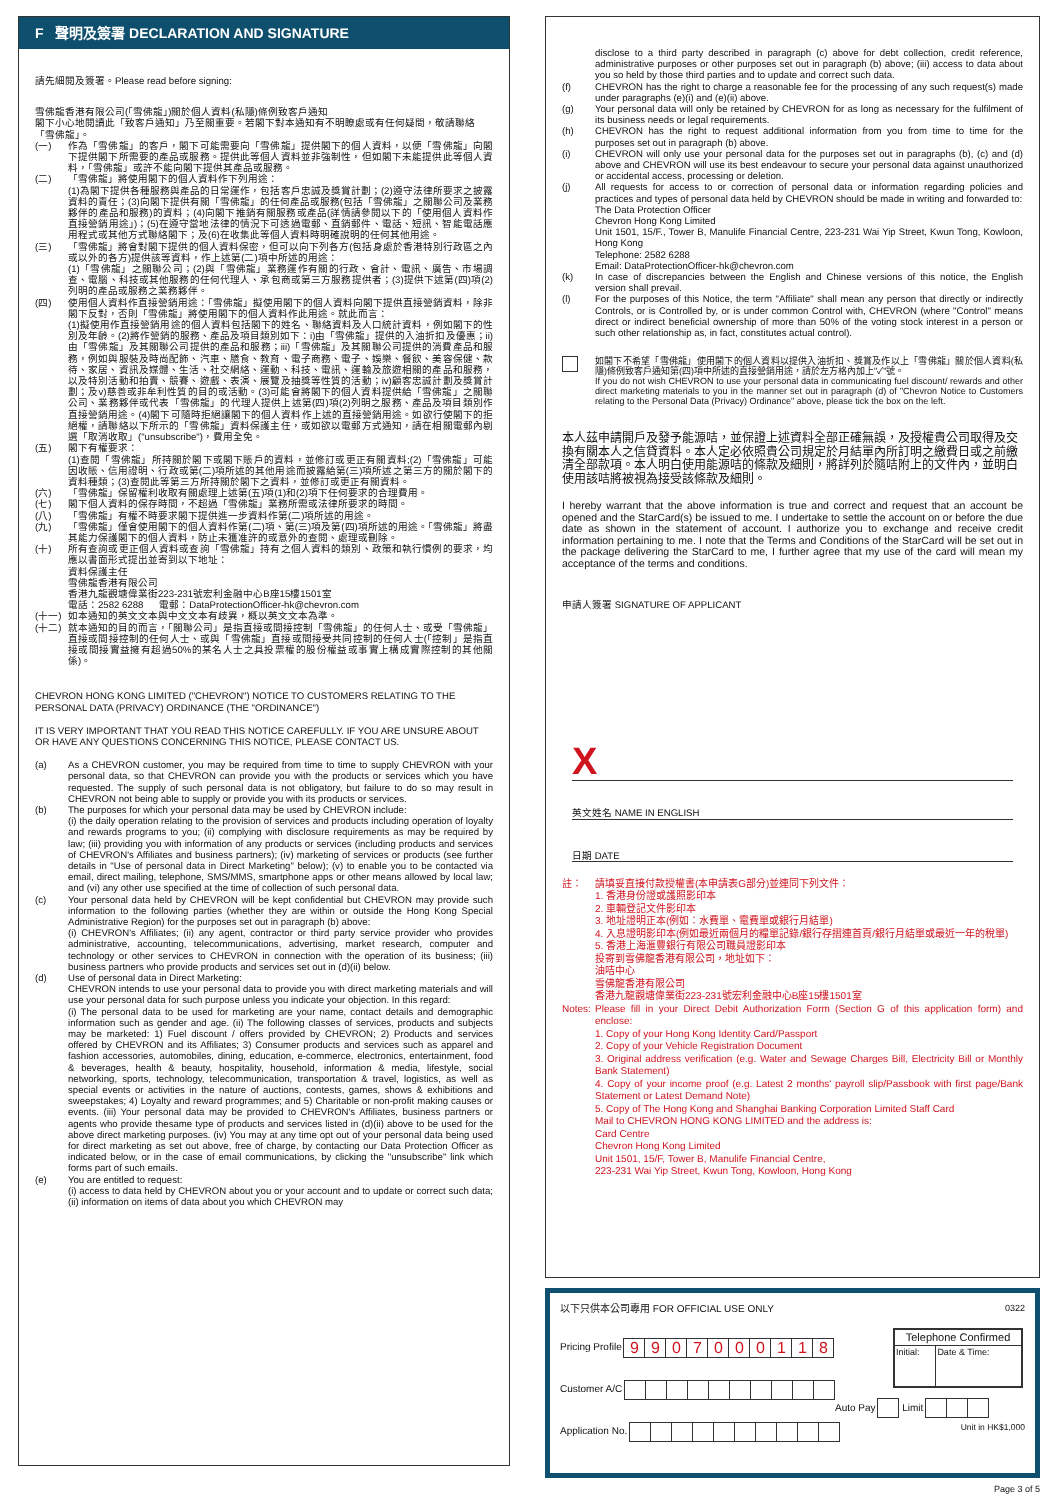F 聲明及簽署 DECLARATION AND SIGNATURE
請先細閱及簽署。Please read before signing:
雪佛龍香港有限公司(「雪佛龍」)關於個人資料(私隱)條例致客戶通知
閣下小心地閱讀此「致客戶通知」乃至關重要。若閣下對本通知有不明瞭處或有任何疑問，敬請聯絡「雪佛龍」。
(一) 作為「雪佛龍」的客戶，閣下可能需要向「雪佛龍」提供閣下的個人資料，以便「雪佛龍」向閣下提供閣下所需要的產品或服務。提供此等個人資料並非強制性，但如閣下未能提供此等個人資料，「雪佛龍」或許不能向閣下提供其產品或服務。
(二) 「雪佛龍」將使用閣下的個人資料作下列用途：
(1)為閣下提供各種服務與產品的日常運作，包括客戶忠誠及獎賞計劃；(2)遵守法律所要求之披露資料的責任；(3)向閣下提供有關「雪佛龍」的任何產品或服務(包括「雪佛龍」之關聯公司及業務夥伴的產品和服務)的資料；(4)向閣下推銷有關服務或產品(詳情請參閱以下的「使用個人資料作直接營銷用途」)；(5)在遵守當地法律的情況下可透過電郵、直銷郵件、電話、短訊、智能電話應用程式或其他方式聯絡閣下；及(6)在收集此等個人資料時明確說明的任何其他用途。
(三) 「雪佛龍」將會對閣下提供的個人資料保密，但可以向下列各方(包括身處於香港特別行政區之內或以外的各方)提供該等資料，作上述第(二)項中所述的用途：
(1)「雪佛龍」之關聯公司；(2)與「雪佛龍」業務運作有關的行政、會計、電訊、廣告、市場調查、電腦、科技或其他服務的任何代理人、承包商或第三方服務提供者；(3)提供下述第(四)項(2)列明的產品或服務之業務夥伴。
(四) 使用個人資料作直接營銷用途：「雪佛龍」擬使用閣下的個人資料向閣下提供直接營銷資料，除非閣下反對，否則「雪佛龍」將使用閣下的個人資料作此用途。就此而言：
(1)擬使用作直接營銷用途的個人資料包括閣下的姓名、聯絡資料及人口統計資料，例如閣下的性別及年齡。(2)將作營銷的服務、產品及項目類別如下：i)由「雪佛龍」提供的入油折扣及優惠；ii)由「雪佛龍」及其關聯公司提供的產品和服務；iii)「雪佛龍」及其關聯公司提供的消費產品和服務，例如與服裝及時尚配飾、汽車、膳食、教育、電子商務、電子、娛樂、餐飲、美容保健、款待、家居、資訊及媒體、生活、社交網絡、運動、科技、電訊、運輸及旅遊相關的產品和服務，以及特別活動和拍賣、競賽、遊戲、表演、展覽及抽獎等性質的活動；iv)顧客忠誠計劃及獎賞計劃；及v)慈善或非牟利性質的目的或活動。(3)可能會將閣下的個人資料提供給「雪佛龍」之關聯公司、業務夥伴或代表「雪佛龍」的代理人提供上述第(四)項(2)列明之服務、產品及項目類別作直接營銷用途。(4)閣下可隨時拒絕讓閣下的個人資料作上述的直接營銷用途。如欲行使閣下的拒絕權，請聯絡以下所示的「雪佛龍」資料保護主任，或如欲以電郵方式通知，請在相關電郵內剔選「取消收取」("unsubscribe")，費用全免。
(五) 閣下有權要求：
(1)查閱「雪佛龍」所持關於閣下或閣下賬戶的資料，並修訂或更正有關資料;(2)「雪佛龍」可能因收賬、信用證明、行政或第(二)項所述的其他用途而披露給第(三)項所述之第三方的關於閣下的資料種類；(3)查閱此等第三方所持關於閣下之資料，並修訂或更正有關資料。
(六) 「雪佛龍」保留權利收取有關處理上述第(五)項(1)和(2)項下任何要求的合理費用。
(七) 閣下個人資料的保存時間，不超過「雪佛龍」業務所需或法律所要求的時間。
(八) 「雪佛龍」有權不時要求閣下提供進一步資料作第(二)項所述的用途。
(九) 「雪佛龍」僅會使用閣下的個人資料作第(二)項、第(三)項及第(四)項所述的用途。「雪佛龍」將盡其能力保護閣下的個人資料，防止未獲准許的或意外的查閱、處理或刪除。
(十) 所有查詢或更正個人資料或查詢「雪佛龍」持有之個人資料的類別、政策和執行慣例的要求，均應以書面形式提出並寄到以下地址：
資料保護主任
雪佛龍香港有限公司
香港九龍觀塘偉業街223-231號宏利金融中心B座15樓1501室
電話：2582 6288 電郵：DataProtectionOfficer-hk@chevron.com
(十一) 如本通知的英文文本與中文文本有歧異，概以英文文本為準。
(十二) 就本通知的目的而言，「關聯公司」是指直接或間接控制「雪佛龍」的任何人士、或受「雪佛龍」直接或間接控制的任何人士、或與「雪佛龍」直接或間接受共同控制的任何人士(「控制」是指直接或間接實益擁有超過50%的某名人士之具投票權的股份權益或事實上構成實際控制的其他關係)。
CHEVRON HONG KONG LIMITED ("CHEVRON") NOTICE TO CUSTOMERS RELATING TO THE PERSONAL DATA (PRIVACY) ORDINANCE (THE "ORDINANCE")
IT IS VERY IMPORTANT THAT YOU READ THIS NOTICE CAREFULLY. IF YOU ARE UNSURE ABOUT OR HAVE ANY QUESTIONS CONCERNING THIS NOTICE, PLEASE CONTACT US.
(a) As a CHEVRON customer, you may be required from time to time to supply CHEVRON with your personal data, so that CHEVRON can provide you with the products or services which you have requested. The supply of such personal data is not obligatory, but failure to do so may result in CHEVRON not being able to supply or provide you with its products or services.
(b) The purposes for which your personal data may be used by CHEVRON include:
(i) the daily operation relating to the provision of services and products including operation of loyalty and rewards programs to you; (ii) complying with disclosure requirements as may be required by law; (iii) providing you with information of any products or services (including products and services of CHEVRON's Affiliates and business partners); (iv) marketing of services or products (see further details in "Use of personal data in Direct Marketing" below); (v) to enable you to be contacted via email, direct mailing, telephone, SMS/MMS, smartphone apps or other means allowed by local law; and (vi) any other use specified at the time of collection of such personal data.
(c) Your personal data held by CHEVRON will be kept confidential but CHEVRON may provide such information to the following parties (whether they are within or outside the Hong Kong Special Administrative Region) for the purposes set out in paragraph (b) above:
(i) CHEVRON's Affiliates; (ii) any agent, contractor or third party service provider who provides administrative, accounting, telecommunications, advertising, market research, computer and technology or other services to CHEVRON in connection with the operation of its business; (iii) business partners who provide products and services set out in (d)(ii) below.
(d) Use of personal data in Direct Marketing:
CHEVRON intends to use your personal data to provide you with direct marketing materials and will use your personal data for such purpose unless you indicate your objection. In this regard:
(i) The personal data to be used for marketing are your name, contact details and demographic information such as gender and age. (ii) The following classes of services, products and subjects may be marketed: 1) Fuel discount / offers provided by CHEVRON; 2) Products and services offered by CHEVRON and its Affiliates; 3) Consumer products and services such as apparel and fashion accessories, automobiles, dining, education, e-commerce, electronics, entertainment, food & beverages, health & beauty, hospitality, household, information & media, lifestyle, social networking, sports, technology, telecommunication, transportation & travel, logistics, as well as special events or activities in the nature of auctions, contests, games, shows & exhibitions and sweepstakes; 4) Loyalty and reward programmes; and 5) Charitable or non-profit making causes or events. (iii) Your personal data may be provided to CHEVRON's Affiliates, business partners or agents who provide thesame type of products and services listed in (d)(ii) above to be used for the above direct marketing purposes. (iv) You may at any time opt out of your personal data being used for direct marketing as set out above, free of charge, by contacting our Data Protection Officer as indicated below, or in the case of email communications, by clicking the "unsubscribe" link which forms part of such emails.
(e) You are entitled to request:
(i) access to data held by CHEVRON about you or your account and to update or correct such data; (ii) information on items of data about you which CHEVRON may
disclose to a third party described in paragraph (c) above for debt collection, credit reference, administrative purposes or other purposes set out in paragraph (b) above; (iii) access to data about you so held by those third parties and to update and correct such data.
(f) CHEVRON has the right to charge a reasonable fee for the processing of any such request(s) made under paragraphs (e)(i) and (e)(ii) above.
(g) Your personal data will only be retained by CHEVRON for as long as necessary for the fulfilment of its business needs or legal requirements.
(h) CHEVRON has the right to request additional information from you from time to time for the purposes set out in paragraph (b) above.
(i) CHEVRON will only use your personal data for the purposes set out in paragraphs (b), (c) and (d) above and CHEVRON will use its best endeavour to secure your personal data against unauthorized or accidental access, processing or deletion.
(j) All requests for access to or correction of personal data or information regarding policies and practices and types of personal data held by CHEVRON should be made in writing and forwarded to:
The Data Protection Officer
Chevron Hong Kong Limited
Unit 1501, 15/F., Tower B, Manulife Financial Centre, 223-231 Wai Yip Street, Kwun Tong, Kowloon, Hong Kong
Telephone: 2582 6288
Email: DataProtectionOfficer-hk@chevron.com
(k) In case of discrepancies between the English and Chinese versions of this notice, the English version shall prevail.
(l) For the purposes of this Notice, the term "Affiliate" shall mean any person that directly or indirectly Controls, or is Controlled by, or is under common Control with, CHEVRON (where "Control" means direct or indirect beneficial ownership of more than 50% of the voting stock interest in a person or such other relationship as, in fact, constitutes actual control).
如閣下不希望「雪佛龍」使用閣下的個人資料以提供入油折扣、獎賞及作以上「雪佛龍」關於個人資料(私隱)條例致客戶通知第(四)項中所述的直接營銷用途，請於左方格內加上"✓"號。
If you do not wish CHEVRON to use your personal data in communicating fuel discount/ rewards and other direct marketing materials to you in the manner set out in paragraph (d) of "Chevron Notice to Customers relating to the Personal Data (Privacy) Ordinance" above, please tick the box on the left.
本人茲申請開戶及發予能源咭，並保證上述資料全部正確無誤，及授權貴公司取得及交換有關本人之信貸資料。本人定必依照貴公司規定於月結單內所訂明之繳費日或之前繳清全部款項。本人明白使用能源咭的條款及細則，將詳列於隨咭附上的文件內，並明白使用該咭將被視為接受該條款及細則。
I hereby warrant that the above information is true and correct and request that an account be opened and the StarCard(s) be issued to me. I undertake to settle the account on or before the due date as shown in the statement of account. I authorize you to exchange and receive credit information pertaining to me. I note that the Terms and Conditions of the StarCard will be set out in the package delivering the StarCard to me, I further agree that my use of the card will mean my acceptance of the terms and conditions.
申請人簽署 SIGNATURE OF APPLICANT
X
英文姓名 NAME IN ENGLISH
日期 DATE
註： 請填妥直接付款授權書(本申請表G部分)並連同下列文件：
1. 香港身份證或護照影印本
2. 車輛登記文件影印本
3. 地址證明正本(例如：水費單、電費單或銀行月結單)
4. 入息證明影印本(例如最近兩個月的糧單記錄/銀行存摺連首頁/銀行月結單或最近一年的稅單)
5. 香港上海滙豐銀行有限公司職員證影印本
投寄到雪佛龍香港有限公司，地址如下：
油咭中心
雪佛龍香港有限公司
香港九龍觀塘偉業街223-231號宏利金融中心B座15樓1501室
Notes: Please fill in your Direct Debit Authorization Form (Section G of this application form) and enclose:
1. Copy of your Hong Kong Identity Card/Passport
2. Copy of your Vehicle Registration Document
3. Original address verification (e.g. Water and Sewage Charges Bill, Electricity Bill or Monthly Bank Statement)
4. Copy of your income proof (e.g. Latest 2 months' payroll slip/Passbook with first page/Bank Statement or Latest Demand Note)
5. Copy of The Hong Kong and Shanghai Banking Corporation Limited Staff Card
Mail to CHEVRON HONG KONG LIMITED and the address is:
Card Centre
Chevron Hong Kong Limited
Unit 1501, 15/F, Tower B, Manulife Financial Centre,
223-231 Wai Yip Street, Kwun Tong, Kowloon, Hong Kong
以下只供本公司專用 FOR OFFICIAL USE ONLY 0322
Pricing Profile 9907000118
Customer A/C
Application No.
| Telephone Confirmed | |
| --- | --- |
| Initial: | Date & Time: |
Auto Pay Limit
Unit in HK$1,000
Page 3 of 5